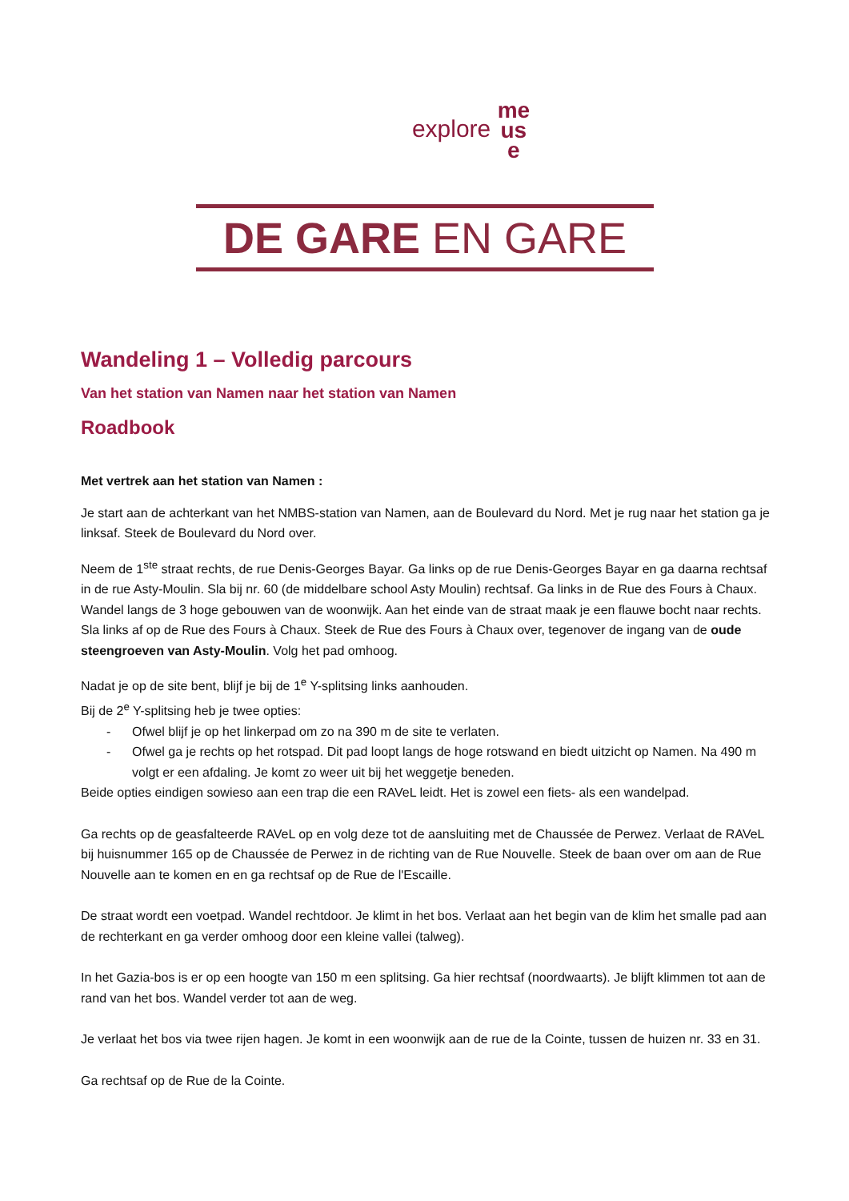explore me
us
e
DE GARE EN GARE
Wandeling 1 – Volledig parcours
Van het station van Namen naar het station van Namen
Roadbook
Met vertrek aan het station van Namen :
Je start aan de achterkant van het NMBS-station van Namen, aan de Boulevard du Nord. Met je rug naar het station ga je linksaf. Steek de Boulevard du Nord over.
Neem de 1<sup>ste</sup> straat rechts, de rue Denis-Georges Bayar. Ga links op de rue Denis-Georges Bayar en ga daarna rechtsaf in de rue Asty-Moulin. Sla bij nr. 60 (de middelbare school Asty Moulin) rechtsaf. Ga links in de Rue des Fours à Chaux. Wandel langs de 3 hoge gebouwen van de woonwijk. Aan het einde van de straat maak je een flauwe bocht naar rechts. Sla links af op de Rue des Fours à Chaux. Steek de Rue des Fours à Chaux over, tegenover de ingang van de oude steengroeven van Asty-Moulin. Volg het pad omhoog.
Nadat je op de site bent, blijf je bij de 1<sup>e</sup> Y-splitsing links aanhouden.
Bij de 2<sup>e</sup> Y-splitsing heb je twee opties:
- Ofwel blijf je op het linkerpad om zo na 390 m de site te verlaten.
- Ofwel ga je rechts op het rotspad. Dit pad loopt langs de hoge rotswand en biedt uitzicht op Namen. Na 490 m volgt er een afdaling. Je komt zo weer uit bij het weggetje beneden.
Beide opties eindigen sowieso aan een trap die een RAVeL leidt. Het is zowel een fiets- als een wandelpad.
Ga rechts op de geasfalteerde RAVeL op en volg deze tot de aansluiting met de Chaussée de Perwez. Verlaat de RAVeL bij huisnummer 165 op de Chaussée de Perwez in de richting van de Rue Nouvelle. Steek de baan over om aan de Rue Nouvelle aan te komen en en ga rechtsaf op de Rue de l'Escaille.
De straat wordt een voetpad. Wandel rechtdoor. Je klimt in het bos. Verlaat aan het begin van de klim het smalle pad aan de rechterkant en ga verder omhoog door een kleine vallei (talweg).
In het Gazia-bos is er op een hoogte van 150 m een splitsing. Ga hier rechtsaf (noordwaarts). Je blijft klimmen tot aan de rand van het bos. Wandel verder tot aan de weg.
Je verlaat het bos via twee rijen hagen. Je komt in een woonwijk aan de rue de la Cointe, tussen de huizen nr. 33 en 31.
Ga rechtsaf op de Rue de la Cointe.